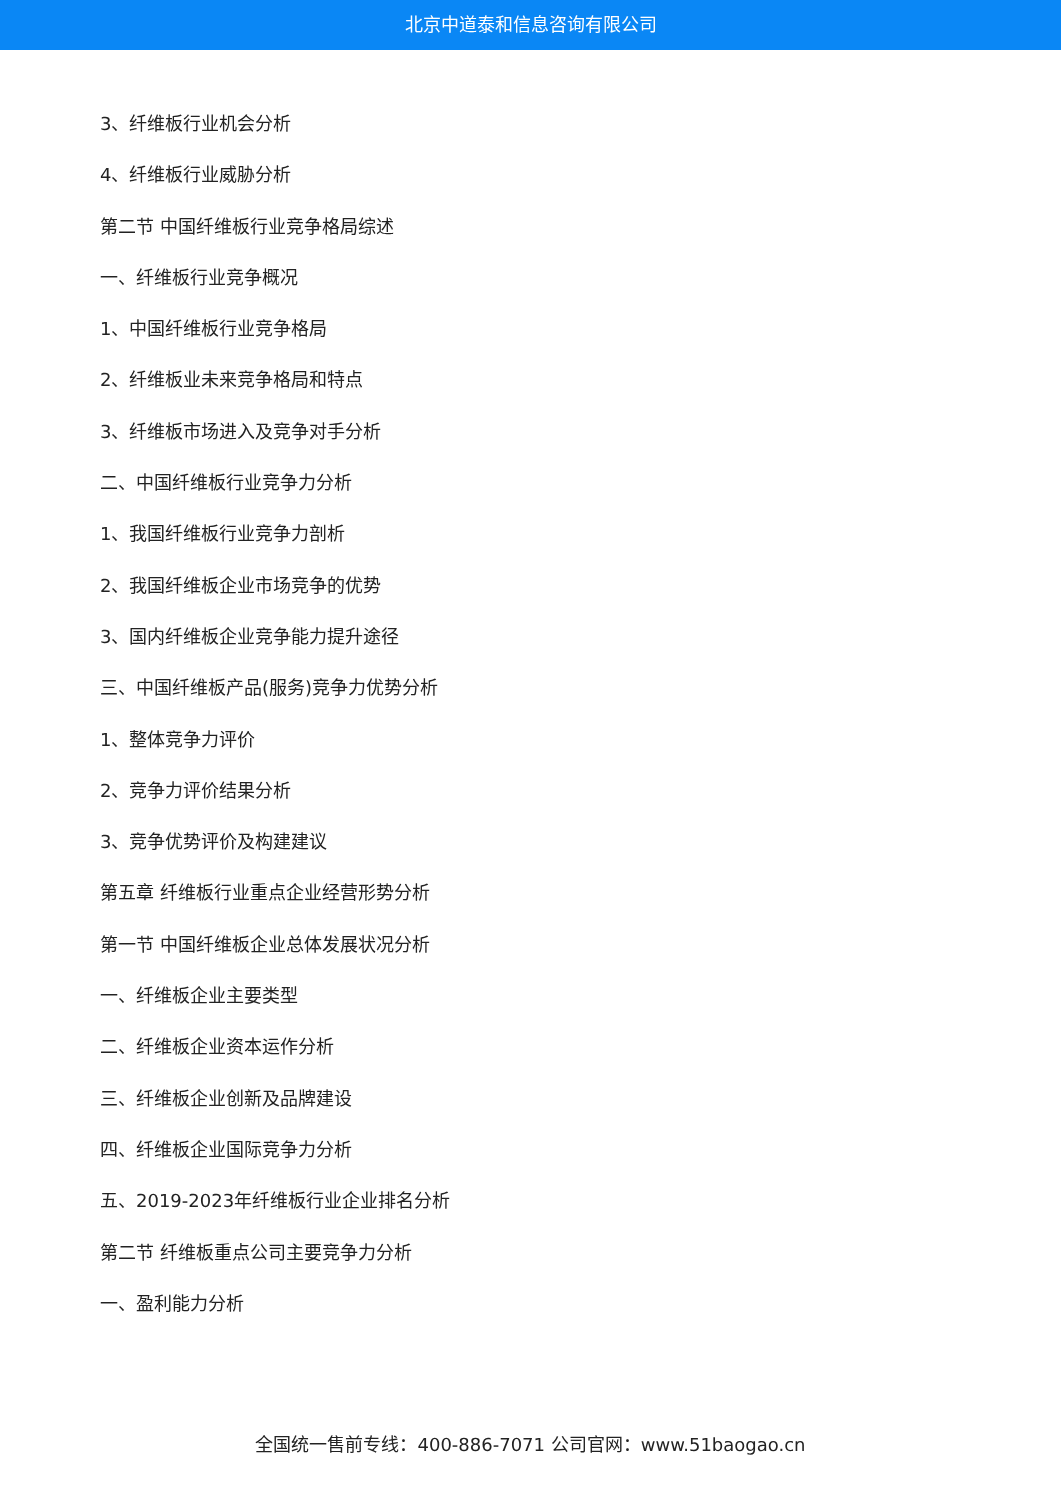北京中道泰和信息咨询有限公司
3、纤维板行业机会分析
4、纤维板行业威胁分析
第二节 中国纤维板行业竞争格局综述
一、纤维板行业竞争概况
1、中国纤维板行业竞争格局
2、纤维板业未来竞争格局和特点
3、纤维板市场进入及竞争对手分析
二、中国纤维板行业竞争力分析
1、我国纤维板行业竞争力剖析
2、我国纤维板企业市场竞争的优势
3、国内纤维板企业竞争能力提升途径
三、中国纤维板产品(服务)竞争力优势分析
1、整体竞争力评价
2、竞争力评价结果分析
3、竞争优势评价及构建建议
第五章 纤维板行业重点企业经营形势分析
第一节 中国纤维板企业总体发展状况分析
一、纤维板企业主要类型
二、纤维板企业资本运作分析
三、纤维板企业创新及品牌建设
四、纤维板企业国际竞争力分析
五、2019-2023年纤维板行业企业排名分析
第二节 纤维板重点公司主要竞争力分析
一、盈利能力分析
全国统一售前专线：400-886-7071 公司官网：www.51baogao.cn